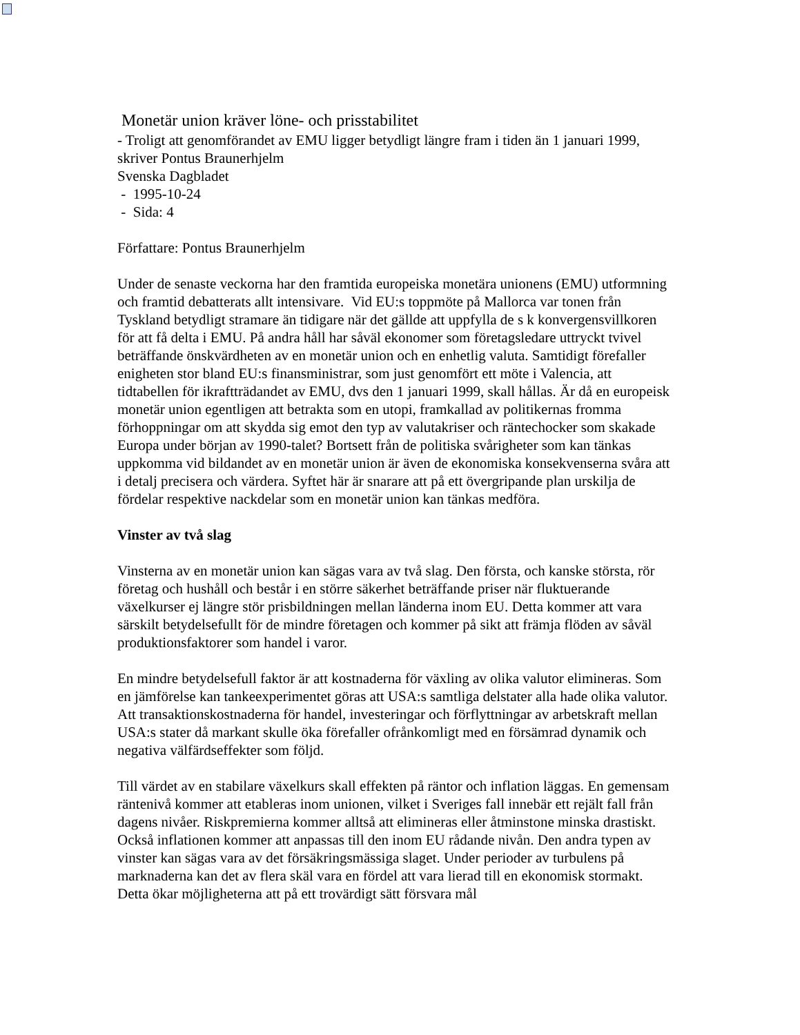Monetär union kräver löne- och prisstabilitet
- Troligt att genomförandet av EMU ligger betydligt längre fram i tiden än 1 januari 1999, skriver Pontus Braunerhjelm
Svenska Dagbladet
- 1995-10-24
- Sida: 4
Författare: Pontus Braunerhjelm
Under de senaste veckorna har den framtida europeiska monetära unionens (EMU) utformning och framtid debatterats allt intensivare. Vid EU:s toppmöte på Mallorca var tonen från Tyskland betydligt stramare än tidigare när det gällde att uppfylla de s k konvergensvillkoren för att få delta i EMU. På andra håll har såväl ekonomer som företagsledare uttryckt tvivel beträffande önskvärdheten av en monetär union och en enhetlig valuta. Samtidigt förefaller enigheten stor bland EU:s finansministrar, som just genomfört ett möte i Valencia, att tidtabellen för ikraftträdandet av EMU, dvs den 1 januari 1999, skall hållas. Är då en europeisk monetär union egentligen att betrakta som en utopi, framkallad av politikernas fromma förhoppningar om att skydda sig emot den typ av valutakriser och räntechocker som skakade Europa under början av 1990-talet? Bortsett från de politiska svårigheter som kan tänkas uppkomma vid bildandet av en monetär union är även de ekonomiska konsekvenserna svåra att i detalj precisera och värdera. Syftet här är snarare att på ett övergripande plan urskilja de fördelar respektive nackdelar som en monetär union kan tänkas medföra.
Vinster av två slag
Vinsterna av en monetär union kan sägas vara av två slag. Den första, och kanske största, rör företag och hushåll och består i en större säkerhet beträffande priser när fluktuerande växelkurser ej längre stör prisbildningen mellan länderna inom EU. Detta kommer att vara särskilt betydelsefullt för de mindre företagen och kommer på sikt att främja flöden av såväl produktionsfaktorer som handel i varor.
En mindre betydelsefull faktor är att kostnaderna för växling av olika valutor elimineras. Som en jämförelse kan tankeexperimentet göras att USA:s samtliga delstater alla hade olika valutor. Att transaktionskostnaderna för handel, investeringar och förflyttningar av arbetskraft mellan USA:s stater då markant skulle öka förefaller ofrånkomligt med en försämrad dynamik och negativa välfärdseffekter som följd.
Till värdet av en stabilare växelkurs skall effekten på räntor och inflation läggas. En gemensam räntenivå kommer att etableras inom unionen, vilket i Sveriges fall innebär ett rejält fall från dagens nivåer. Riskpremierna kommer alltså att elimineras eller åtminstone minska drastiskt. Också inflationen kommer att anpassas till den inom EU rådande nivån. Den andra typen av vinster kan sägas vara av det försäkringsmässiga slaget. Under perioder av turbulens på marknaderna kan det av flera skäl vara en fördel att vara lierad till en ekonomisk stormakt. Detta ökar möjligheterna att på ett trovärdigt sätt försvara mål